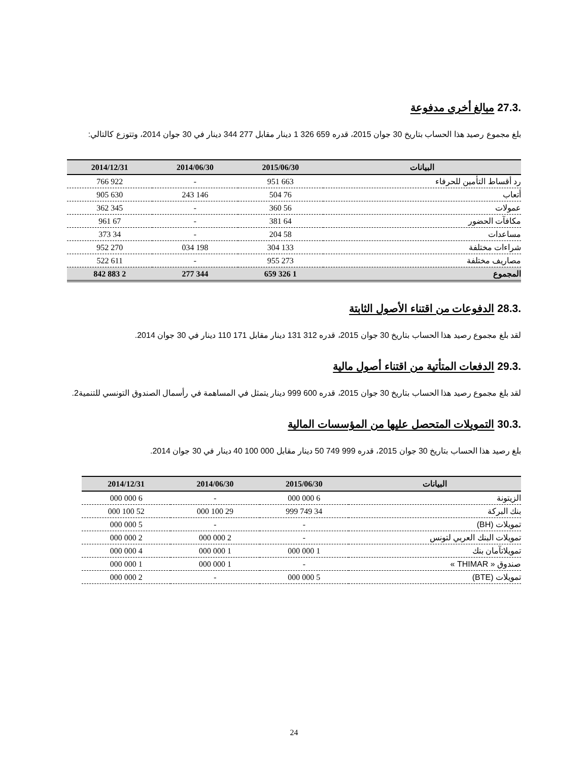.27.3 مبالغ أخرى مدفوعة
بلغ مجموع رصيد هذا الحساب بتاريخ 30 جوان 2015، قدره 659 326 1 دينار مقابل 277 344 دينار في 30 جوان 2014، وتتوزع كالتالي:
| البيانات | 2015/06/30 | 2014/06/30 | 2014/12/31 |
| --- | --- | --- | --- |
| رد أقساط التأمين للحرفاء | 663 951 | - | 922 766 |
| أتعاب | 76 504 | 146 243 | 630 905 |
| عمولات | 56 360 | - | 345 362 |
| مكافآت الحضور | 64 381 | - | 67 961 |
| مساعدات | 58 204 | - | 34 373 |
| شراءات مختلفة | 133 304 | 198 034 | 270 952 |
| مصاريف مختلفة | 273 955 | - | 611 522 |
| المجموع | 1 326 659 | 344 277 | 2 883 842 |
.28.3 الدفوعات من اقتناء الأصول الثابتة
لقد بلغ مجموع رصيد هذا الحساب بتاريخ 30 جوان 2015، قدره 312 131 دينار مقابل 171 110 دينار في 30 جوان 2014.
.29.3 الدفعات المتأتية من اقتناء أصول مالية
لقد بلغ مجموع رصيد هذا الحساب بتاريخ 30 جوان 2015، قدره 600 999 دينار يتمثل في المساهمة في رأسمال الصندوق التونسي للتنمية2.
.30.3 التمويلات المتحصل عليها من المؤسسات المالية
بلغ رصيد هذا الحساب بتاريخ 30 جوان 2015، قدره 999 749 50 دينار مقابل 000 100 40 دينار في 30 جوان 2014.
| البيانات | 2015/06/30 | 2014/06/30 | 2014/12/31 |
| --- | --- | --- | --- |
| الزيتونة | 6 000 000 | - | 6 000 000 |
| بنك البركة | 34 749 999 | 29 100 000 | 52 100 000 |
| تمويلات (BH) | - | - | 5 000 000 |
| تمويلات البنك العربي لتونس | - | 2 000 000 | 2 000 000 |
| تمويلاتآمان بنك | 1 000 000 | 1 000 000 | 4 000 000 |
| صندوق « THIMAR » | - | 1 000 000 | 1 000 000 |
| تمويلات (BTE) | 5 000 000 | - | 2 000 000 |
24